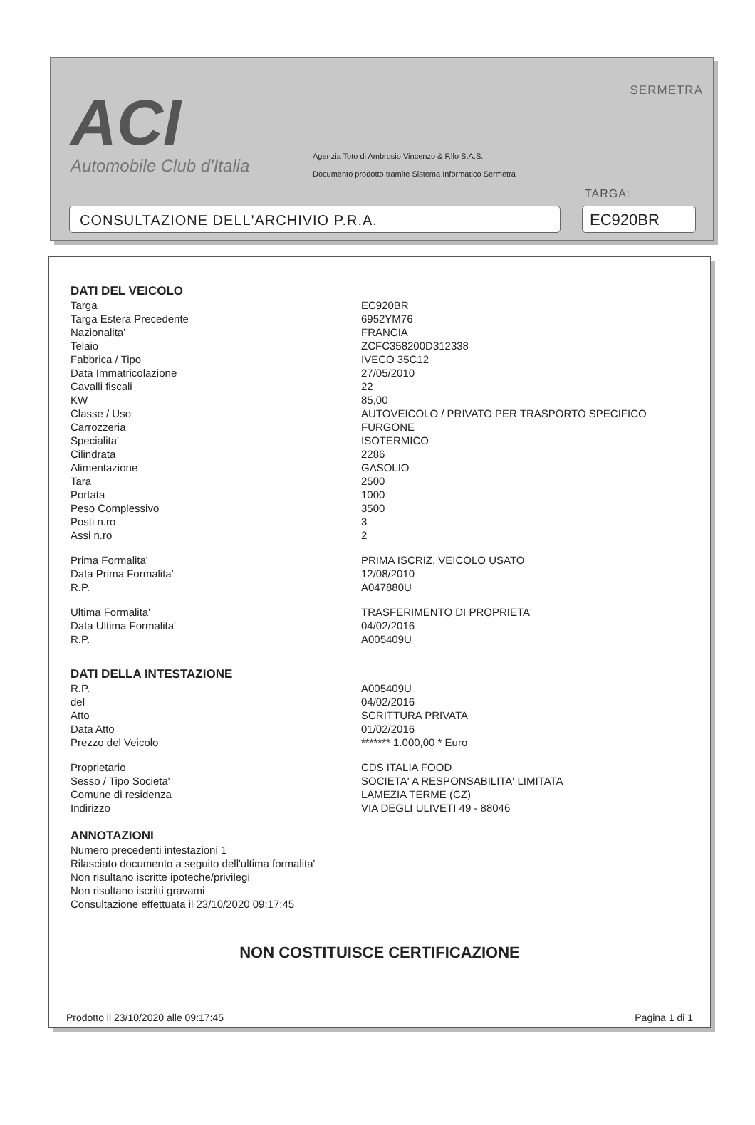ACI
Automobile Club d'Italia
SERMETRA
Agenzia Toto di Ambrosio Vincenzo & F.llo S.A.S.
Documento prodotto tramite Sistema Informatico Sermetra
TARGA:
CONSULTAZIONE DELL'ARCHIVIO P.R.A. EC920BR
DATI DEL VEICOLO
| Targa | EC920BR |
| Targa Estera Precedente | 6952YM76 |
| Nazionalita' | FRANCIA |
| Telaio | ZCFC358200D312338 |
| Fabbrica / Tipo | IVECO 35C12 |
| Data Immatricolazione | 27/05/2010 |
| Cavalli fiscali | 22 |
| KW | 85,00 |
| Classe / Uso | AUTOVEICOLO / PRIVATO PER TRASPORTO SPECIFICO |
| Carrozzeria | FURGONE |
| Specialita' | ISOTERMICO |
| Cilindrata | 2286 |
| Alimentazione | GASOLIO |
| Tara | 2500 |
| Portata | 1000 |
| Peso Complessivo | 3500 |
| Posti n.ro | 3 |
| Assi n.ro | 2 |
| Prima Formalita' | PRIMA ISCRIZ. VEICOLO USATO |
| Data Prima Formalita' | 12/08/2010 |
| R.P. | A047880U |
| Ultima Formalita' | TRASFERIMENTO DI PROPRIETA' |
| Data Ultima Formalita' | 04/02/2016 |
| R.P. | A005409U |
DATI DELLA INTESTAZIONE
| R.P. | A005409U |
| del | 04/02/2016 |
| Atto | SCRITTURA PRIVATA |
| Data Atto | 01/02/2016 |
| Prezzo del Veicolo | ******* 1.000,00 * Euro |
| Proprietario | CDS ITALIA FOOD |
| Sesso / Tipo Societa' | SOCIETA' A RESPONSABILITA' LIMITATA |
| Comune di residenza | LAMEZIA TERME (CZ) |
| Indirizzo | VIA DEGLI ULIVETI 49 - 88046 |
ANNOTAZIONI
Numero precedenti intestazioni 1
Rilasciato documento a seguito dell'ultima formalita'
Non risultano iscritte ipoteche/privilegi
Non risultano iscritti gravami
Consultazione effettuata il 23/10/2020 09:17:45
NON COSTITUISCE CERTIFICAZIONE
Prodotto il 23/10/2020 alle 09:17:45 Pagina 1 di 1